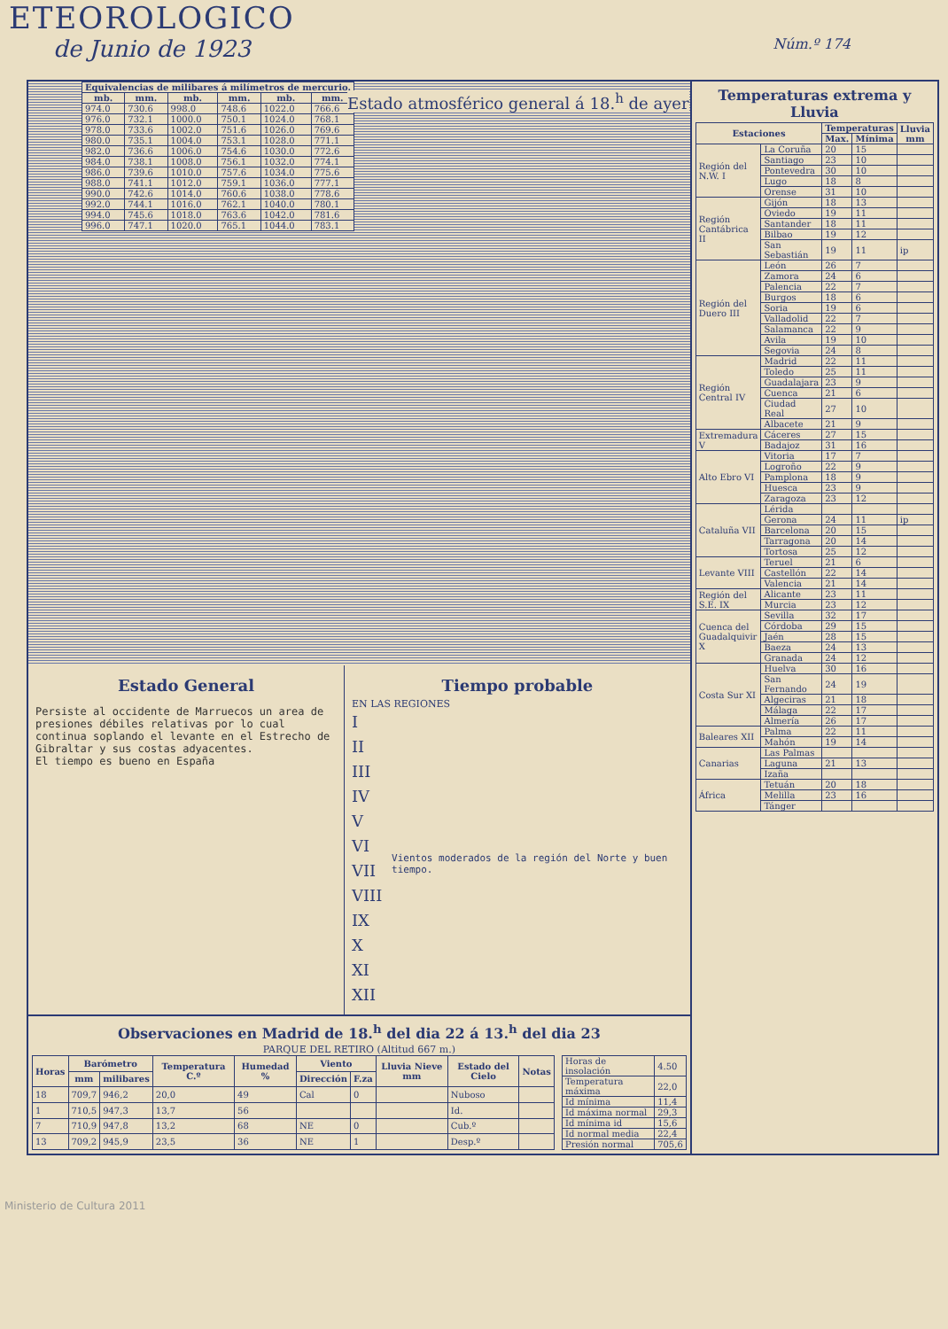ETEOROLOGICO
de Junio de 1923 Núm.º 174
| Equivalencias de milibares á milímetros de mercurio. | | | | | |
| --- | --- | --- | --- | --- | --- |
| mb. | mm. | mb. | mm. | mb. | mm. |
| 974.0 | 730.6 | 998.0 | 748.6 | 1022.0 | 766.6 |
| 976.0 | 732.1 | 1000.0 | 750.1 | 1024.0 | 768.1 |
| 978.0 | 733.6 | 1002.0 | 751.6 | 1026.0 | 769.6 |
| 980.0 | 735.1 | 1004.0 | 753.1 | 1028.0 | 771.1 |
| 982.0 | 736.6 | 1006.0 | 754.6 | 1030.0 | 772.6 |
| 984.0 | 738.1 | 1008.0 | 756.1 | 1032.0 | 774.1 |
| 986.0 | 739.6 | 1010.0 | 757.6 | 1034.0 | 775.6 |
| 988.0 | 741.1 | 1012.0 | 759.1 | 1036.0 | 777.1 |
| 990.0 | 742.6 | 1014.0 | 760.6 | 1038.0 | 778.6 |
| 992.0 | 744.1 | 1016.0 | 762.1 | 1040.0 | 780.1 |
| 994.0 | 745.6 | 1018.0 | 763.6 | 1042.0 | 781.6 |
| 996.0 | 747.1 | 1020.0 | 765.1 | 1044.0 | 783.1 |
Estado atmosférico general á 18.<sup>h</sup> de ayer
Estado General
Persiste al occidente de Marruecos un area de presiones débiles relativas por lo cual continua soplando el levante en el Estrecho de Gibraltar y sus costas adyacentes.
El tiempo es bueno en España
Tiempo probable
EN LAS REGIONES
I
II
III
IV
V
VI
VII
VIII
IX
X
XI
XII
Vientos moderados de la región del Norte y buen tiempo.
Observaciones en Madrid de 18.<sup>h</sup> del dia 22 á 13.<sup>h</sup> del dia 23
PARQUE DEL RETIRO (Altitud 667 m.)
| Horas | Barómetro | | Temperatura C.º | Humedad % | Viento | | Lluvia Nieve mm | Estado del Cielo | Notas |
| --- | --- | --- | --- | --- | --- | --- | --- | --- | --- |
| | mm | milibares | | | Dirección | F.za | | | |
| 18 | 709,7 | 946,2 | 20,0 | 49 | Cal | 0 | | Nuboso | |
| 1 | 710,5 | 947,3 | 13,7 | 56 | | | | Id. | |
| 7 | 710,9 | 947,8 | 13,2 | 68 | NE | 0 | | Cub.º | |
| 13 | 709,2 | 945,9 | 23,5 | 36 | NE | 1 | | Desp.º | |
| Horas de insolación | 4.50 |
| Temperatura máxima | 22,0 |
| Id mínima | 11,4 |
| Id máxima normal | 29,3 |
| Id mínima id | 15,6 |
| Id normal media | 22,4 |
| Presión normal | 705,6 |
Temperaturas extrema y Lluvia
| Estaciones | | Temperaturas | | Lluvia mm |
| --- | --- | --- | --- | --- |
| | | Max. | Mínima | |
| Región del N.W. I | La Coruña | 20 | 15 | |
| | Santiago | 23 | 10 | |
| | Pontevedra | 30 | 10 | |
| | Lugo | 18 | 8 | |
| | Orense | 31 | 10 | |
| Región Cantábrica II | Gijón | 18 | 13 | |
| | Oviedo | 19 | 11 | |
| | Santander | 18 | 11 | |
| | Bilbao | 19 | 12 | |
| | San Sebastián | 19 | 11 | ip |
| Región del Duero III | León | 26 | 7 | |
| | Zamora | 24 | 6 | |
| | Palencia | 22 | 7 | |
| | Burgos | 18 | 6 | |
| | Soria | 19 | 6 | |
| | Valladolid | 22 | 7 | |
| | Salamanca | 22 | 9 | |
| | Avila | 19 | 10 | |
| | Segovia | 24 | 8 | |
| Región Central IV | Madrid | 22 | 11 | |
| | Toledo | 25 | 11 | |
| | Guadalajara | 23 | 9 | |
| | Cuenca | 21 | 6 | |
| | Ciudad Real | 27 | 10 | |
| | Albacete | 21 | 9 | |
| Extremadura V | Cáceres | 27 | 15 | |
| | Badajoz | 31 | 16 | |
| Alto Ebro VI | Vitoria | 17 | 7 | |
| | Logroño | 22 | 9 | |
| | Pamplona | 18 | 9 | |
| | Huesca | 23 | 9 | |
| | Zaragoza | 23 | 12 | |
| Cataluña VII | Lérida | | | |
| | Gerona | 24 | 11 | ip |
| | Barcelona | 20 | 15 | |
| | Tarragona | 20 | 14 | |
| | Tortosa | 25 | 12 | |
| Levante VIII | Teruel | 21 | 6 | |
| | Castellón | 22 | 14 | |
| | Valencia | 21 | 14 | |
| Región del S.E. IX | Alicante | 23 | 11 | |
| | Murcia | 23 | 12 | |
| Cuenca del Guadalquivir X | Sevilla | 32 | 17 | |
| | Córdoba | 29 | 15 | |
| | Jaén | 28 | 15 | |
| | Baeza | 24 | 13 | |
| | Granada | 24 | 12 | |
| Costa Sur XI | Huelva | 30 | 16 | |
| | San Fernando | 24 | 19 | |
| | Algeciras | 21 | 18 | |
| | Málaga | 22 | 17 | |
| | Almería | 26 | 17 | |
| Baleares XII | Palma | 22 | 11 | |
| | Mahón | 19 | 14 | |
| Canarias | Las Palmas | | | |
| | Laguna | 21 | 13 | |
| | Izaña | | | |
| África | Tetuán | 20 | 18 | |
| | Melilla | 23 | 16 | |
| | Tánger | | | |
Ministerio de Cultura 2011